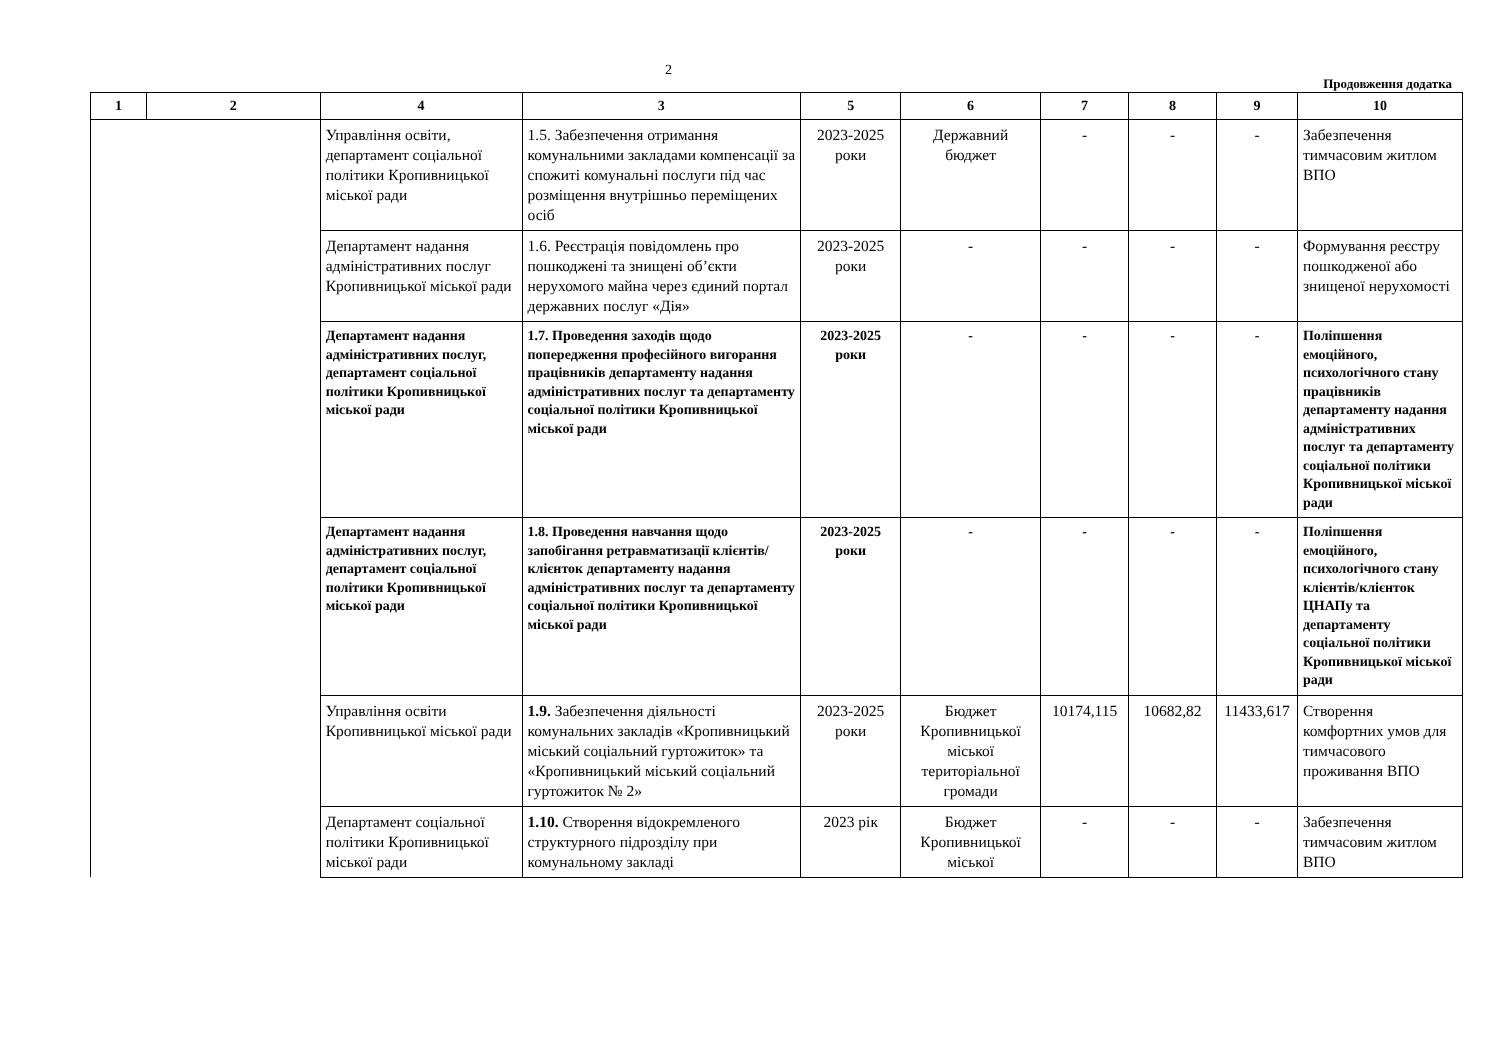2
Продовження додатка
| 1 | 2 | 4 | 3 | 5 | 6 | 7 | 8 | 9 | 10 |
| --- | --- | --- | --- | --- | --- | --- | --- | --- | --- |
| | | Управління освіти, департамент соціальної політики Кропивницької міської ради | 1.5. Забезпечення отримання комунальними закладами компенсації за спожиті комунальні послуги під час розміщення внутрішньо переміщених осіб | 2023-2025 роки | Державний бюджет | - | - | - | Забезпечення тимчасовим житлом ВПО |
| | | Департамент надання адміністративних послуг Кропивницької міської ради | 1.6. Реєстрація повідомлень про пошкоджені та знищені об’єкти нерухомого майна через єдиний портал державних послуг «Дія» | 2023-2025 роки | - | - | - | - | Формування реєстру пошкодженої або знищеної нерухомості |
| | | Департамент надання адміністративних послуг, департамент соціальної політики Кропивницької міської ради | 1.7. Проведення заходів щодо попередження професійного вигорання працівників департаменту надання адміністративних послуг та департаменту соціальної політики Кропивницької міської ради | 2023-2025 роки | - | - | - | - | Поліпшення емоційного, психологічного стану працівників департаменту надання адміністративних послуг та департаменту соціальної політики Кропивницької міської ради |
| | | Департамент надання адміністративних послуг, департамент соціальної політики Кропивницької міської ради | 1.8. Проведення навчання щодо запобігання ретравматизації клієнтів/клієнток департаменту надання адміністративних послуг та департаменту соціальної політики Кропивницької міської ради | 2023-2025 роки | - | - | - | - | Поліпшення емоційного, психологічного стану клієнтів/клієнток ЦНАПу та департаменту соціальної політики Кропивницької міської ради |
| | | Управління освіти Кропивницької міської ради | 1.9. Забезпечення діяльності комунальних закладів «Кропивницький міський соціальний гуртожиток» та «Кропивницький міський соціальний гуртожиток № 2» | 2023-2025 роки | Бюджет Кропивницької міської територіальної громади | 10174,115 | 10682,82 | 11433,617 | Створення комфортних умов для тимчасового проживання ВПО |
| | | Департамент соціальної політики Кропивницької міської ради | 1.10. Створення відокремленого структурного підрозділу при комунальному закладі | 2023 рік | Бюджет Кропивницької міської | - | - | - | Забезпечення тимчасовим житлом ВПО |